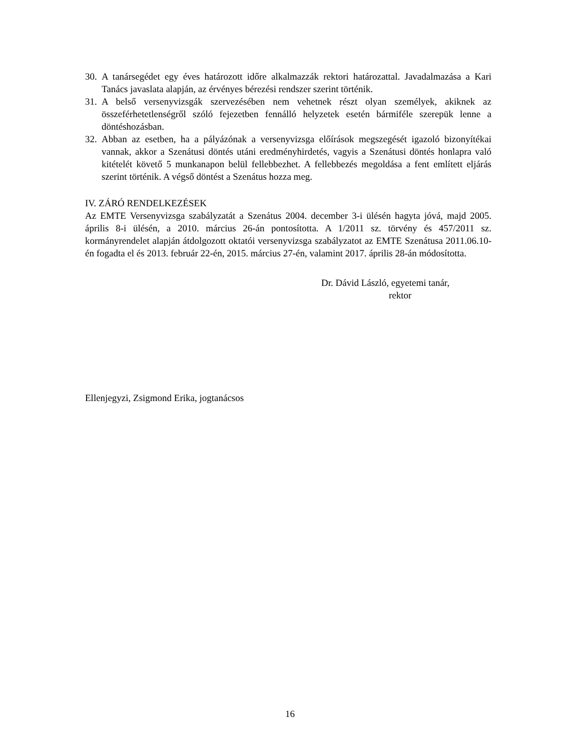30. A tanársegédet egy éves határozott időre alkalmazzák rektori határozattal. Javadalmazása a Kari Tanács javaslata alapján, az érvényes bérezési rendszer szerint történik.
31. A belső versenyvizsgák szervezésében nem vehetnek részt olyan személyek, akiknek az összeférhetetlenségről szóló fejezetben fennálló helyzetek esetén bármiféle szerepük lenne a döntéshozásban.
32. Abban az esetben, ha a pályázónak a versenyvizsga előírások megszegését igazoló bizonyítékai vannak, akkor a Szenátusi döntés utáni eredményhirdetés, vagyis a Szenátusi döntés honlapra való kitételét követő 5 munkanapon belül fellebbezhet. A fellebbezés megoldása a fent említett eljárás szerint történik. A végső döntést a Szenátus hozza meg.
IV. ZÁRÓ RENDELKEZÉSEK
Az EMTE Versenyvizsga szabályzatát a Szenátus 2004. december 3-i ülésén hagyta jóvá, majd 2005. április 8-i ülésén, a 2010. március 26-án pontosította. A 1/2011 sz. törvény és 457/2011 sz. kormányrendelet alapján átdolgozott oktatói versenyvizsga szabályzatot az EMTE Szenátusa 2011.06.10-én fogadta el és 2013. február 22-én, 2015. március 27-én, valamint 2017. április 28-án módosította.
Dr. Dávid László, egyetemi tanár,
rektor
Ellenjegyzi, Zsigmond Erika, jogtanácsos
16